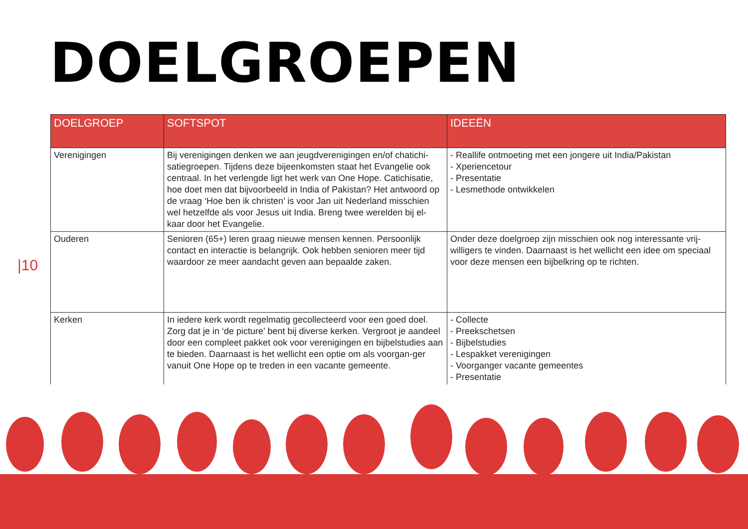DOELGROEPEN
|10
| DOELGROEP | SOFTSPOT | IDEEËN |
| --- | --- | --- |
| Verenigingen | Bij verenigingen denken we aan jeugdverenigingen en/of chatichi-satiegroepen. Tijdens deze bijeenkomsten staat het Evangelie ook centraal. In het verlengde ligt het werk van One Hope. Catichisatie, hoe doet men dat bijvoorbeeld in India of Pakistan? Het antwoord op de vraag ‘Hoe ben ik christen’ is voor Jan uit Nederland misschien wel hetzelfde als voor Jesus uit India. Breng twee werelden bij el-kaar door het Evangelie. | - Reallife ontmoeting met een jongere uit India/Pakistan - Xperiencetour - Presentatie - Lesmethode ontwikkelen |
| Ouderen | Senioren (65+) leren graag nieuwe mensen kennen. Persoonlijk contact en interactie is belangrijk. Ook hebben senioren meer tijd waardoor ze meer aandacht geven aan bepaalde zaken. | Onder deze doelgroep zijn misschien ook nog interessante vrij-willigers te vinden. Daarnaast is het wellicht een idee om speciaal voor deze mensen een bijbelkring op te richten. |
| Kerken | In iedere kerk wordt regelmatig gecollecteerd voor een goed doel. Zorg dat je in ‘de picture’ bent bij diverse kerken. Vergroot je aandeel door een compleet pakket ook voor verenigingen en bijbelstudies aan te bieden. Daarnaast is het wellicht een optie om als voorgan-ger vanuit One Hope op te treden in een vacante gemeente. | - Collecte - Preekschetsen - Bijbelstudies - Lespakket verenigingen - Voorganger vacante gemeentes - Presentatie |